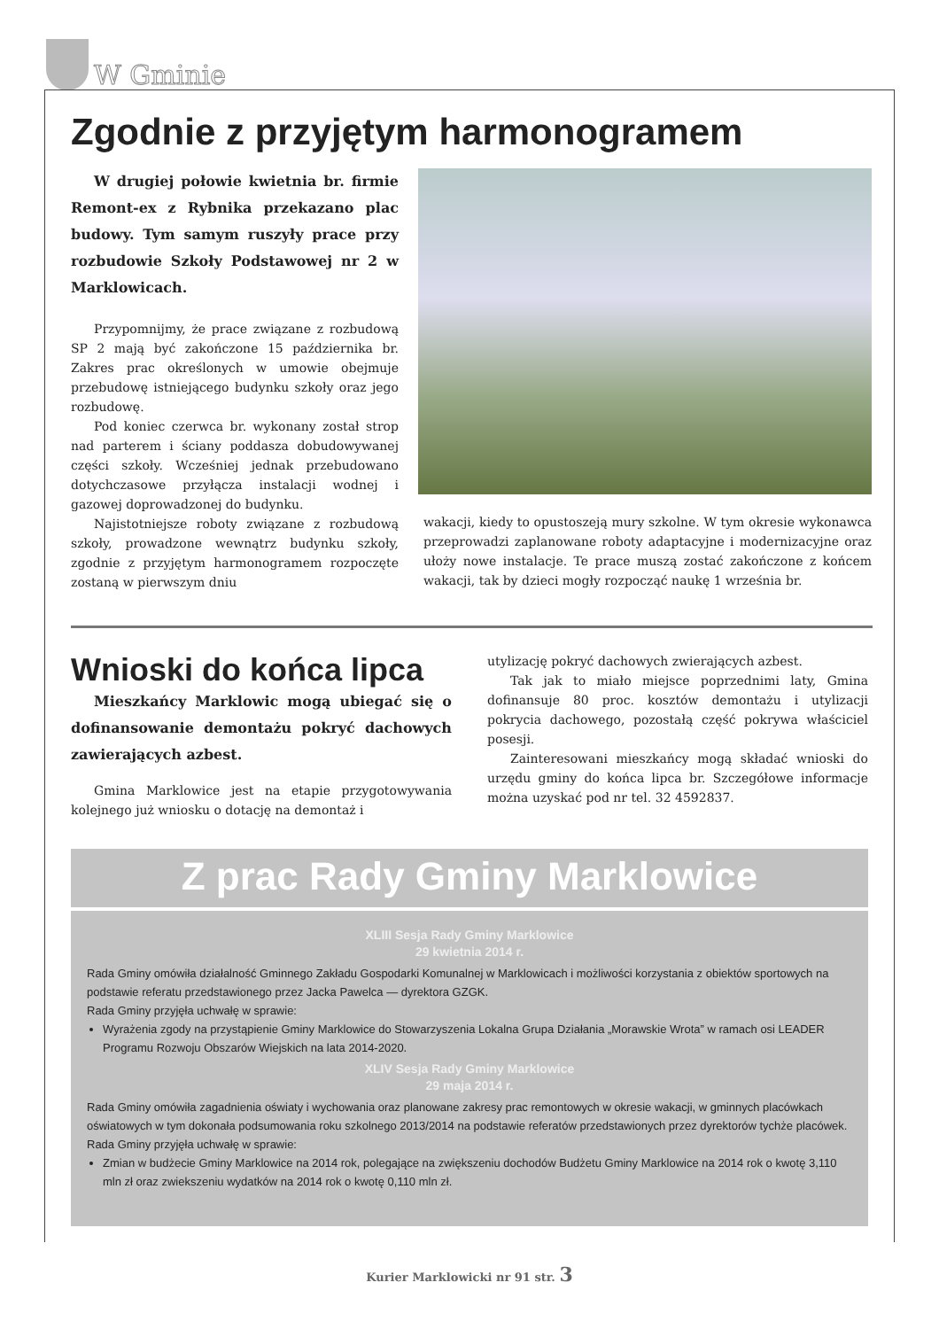W Gminie
Zgodnie z przyjętym harmonogramem
W drugiej połowie kwietnia br. firmie Remont-ex z Rybnika przekazano plac budowy. Tym samym ruszyły prace przy rozbudowie Szkoły Podstawowej nr 2 w Marklowicach.
Przypomnijmy, że prace związane z rozbudową SP 2 mają być zakończone 15 października br. Zakres prac określonych w umowie obejmuje przebudowę istniejącego budynku szkoły oraz jego rozbudowę.
Pod koniec czerwca br. wykonany został strop nad parterem i ściany poddasza dobudowywanej części szkoły. Wcześniej jednak przebudowano dotychczasowe przyłącza instalacji wodnej i gazowej doprowadzonej do budynku.
Najistotniejsze roboty związane z rozbudową szkoły, prowadzone wewnątrz budynku szkoły, zgodnie z przyjętym harmonogramem rozpoczęte zostaną w pierwszym dniu
wakacji, kiedy to opustoszeją mury szkolne. W tym okresie wykonawca przeprowadzi zaplanowane roboty adaptacyjne i modernizacyjne oraz ułoży nowe instalacje. Te prace muszą zostać zakończone z końcem wakacji, tak by dzieci mogły rozpocząć naukę 1 września br.
Wnioski do końca lipca
Mieszkańcy Marklowic mogą ubiegać się o dofinansowanie demontażu pokryć dachowych zawierających azbest.
Gmina Marklowice jest na etapie przygotowywania kolejnego już wniosku o dotację na demontaż i
utylizację pokryć dachowych zwierających azbest.
Tak jak to miało miejsce poprzednimi laty, Gmina dofinansuje 80 proc. kosztów demontażu i utylizacji pokrycia dachowego, pozostałą część pokrywa właściciel posesji.
Zainteresowani mieszkańcy mogą składać wnioski do urzędu gminy do końca lipca br. Szczegółowe informacje można uzyskać pod nr tel. 32 4592837.
Z prac Rady Gminy Marklowice
XLIII Sesja Rady Gminy Marklowice
29 kwietnia 2014 r.
Rada Gminy omówiła działalność Gminnego Zakładu Gospodarki Komunalnej w Marklowicach i możliwości korzystania z obiektów sportowych na podstawie referatu przedstawionego przez Jacka Pawelca — dyrektora GZGK.
Rada Gminy przyjęła uchwałę w sprawie:
Wyrażenia zgody na przystąpienie Gminy Marklowice do Stowarzyszenia Lokalna Grupa Działania „Morawskie Wrota” w ramach osi LEADER Programu Rozwoju Obszarów Wiejskich na lata 2014-2020.
XLIV Sesja Rady Gminy Marklowice
29 maja 2014 r.
Rada Gminy omówiła zagadnienia oświaty i wychowania oraz planowane zakresy prac remontowych w okresie wakacji, w gminnych placówkach oświatowych w tym dokonała podsumowania roku szkolnego 2013/2014 na podstawie referatów przedstawionych przez dyrektorów tychże placówek.
Rada Gminy przyjęła uchwałę w sprawie:
Zmian w budżecie Gminy Marklowice na 2014 rok, polegające na zwiększeniu dochodów Budżetu Gminy Marklowice na 2014 rok o kwotę 3,110 mln zł oraz zwiekszeniu wydatków na 2014 rok o kwotę 0,110 mln zł.
Kurier Marklowicki nr 91 str. 3